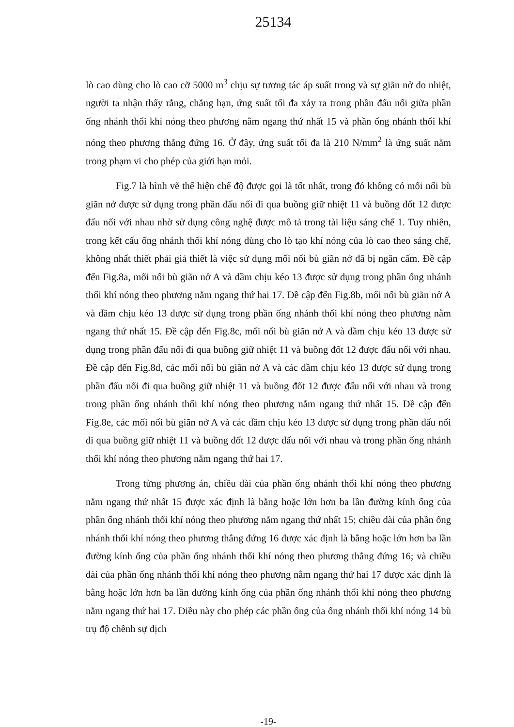25134
lò cao dùng cho lò cao cỡ 5000 m<sup>3</sup> chịu sự tương tác áp suất trong và sự giãn nở do nhiệt, người ta nhận thấy rằng, chẳng hạn, ứng suất tối đa xảy ra trong phần đấu nối giữa phần ống nhánh thổi khí nóng theo phương nằm ngang thứ nhất 15 và phần ống nhánh thổi khí nóng theo phương thẳng đứng 16. Ở đây, ứng suất tối đa là 210 N/mm<sup>2</sup> là ứng suất nằm trong phạm vi cho phép của giới hạn mỏi.
Fig.7 là hình vẽ thể hiện chế độ được gọi là tốt nhất, trong đó không có mối nối bù giãn nở được sử dụng trong phần đấu nối đi qua buồng giữ nhiệt 11 và buồng đốt 12 được đấu nối với nhau nhờ sử dụng công nghệ được mô tả trong tài liệu sáng chế 1. Tuy nhiên, trong kết cấu ống nhánh thổi khí nóng dùng cho lò tạo khí nóng của lò cao theo sáng chế, không nhất thiết phải giả thiết là việc sử dụng mối nối bù giãn nở đã bị ngăn cấm. Đề cập đến Fig.8a, mối nối bù giãn nở A và dầm chịu kéo 13 được sử dụng trong phần ống nhánh thổi khí nóng theo phương nằm ngang thứ hai 17. Đề cập đến Fig.8b, mối nối bù giãn nở A và dầm chịu kéo 13 được sử dụng trong phần ống nhánh thổi khí nóng theo phương nằm ngang thứ nhất 15. Đề cập đến Fig.8c, mối nối bù giãn nở A và dầm chịu kéo 13 được sử dụng trong phần đấu nối đi qua buồng giữ nhiệt 11 và buồng đốt 12 được đấu nối với nhau. Đề cập đến Fig.8d, các mối nối bù giãn nở A và các dầm chịu kéo 13 được sử dụng trong phần đấu nối đi qua buồng giữ nhiệt 11 và buồng đốt 12 được đấu nối với nhau và trong trong phần ống nhánh thổi khí nóng theo phương nằm ngang thứ nhất 15. Đề cập đến Fig.8e, các mối nối bù giãn nở A và các dầm chịu kéo 13 được sử dụng trong phần đấu nối đi qua buồng giữ nhiệt 11 và buồng đốt 12 được đấu nối với nhau và trong phần ống nhánh thổi khí nóng theo phương nằm ngang thứ hai 17.
Trong từng phương án, chiều dài của phần ống nhánh thổi khí nóng theo phương nằm ngang thứ nhất 15 được xác định là bằng hoặc lớn hơn ba lần đường kính ống của phần ống nhánh thổi khí nóng theo phương nằm ngang thứ nhất 15; chiều dài của phần ống nhánh thổi khí nóng theo phương thẳng đứng 16 được xác định là bằng hoặc lớn hơn ba lần đường kính ống của phần ống nhánh thổi khí nóng theo phương thẳng đứng 16; và chiều dài của phần ống nhánh thổi khí nóng theo phương nằm ngang thứ hai 17 được xác định là bằng hoặc lớn hơn ba lần đường kính ống của phần ống nhánh thổi khí nóng theo phương nằm ngang thứ hai 17. Điều này cho phép các phần ống của ống nhánh thổi khí nóng 14 bù trụ độ chênh sự dịch
-19-